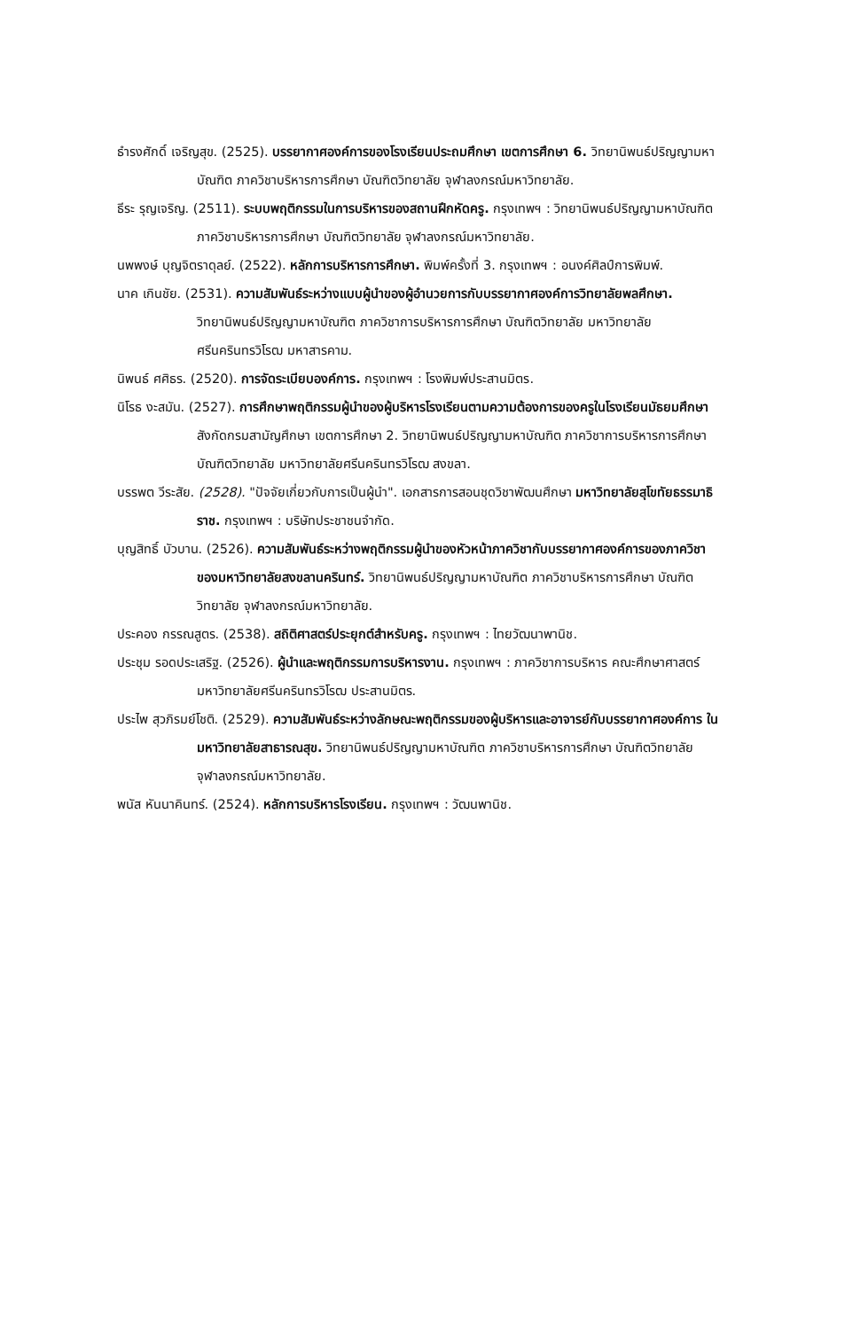ธำรงศักดิ์ เจริญสุข. (2525). บรรยากาศองค์การของโรงเรียนประถมศึกษา เขตการศึกษา 6. วิทยานิพนธ์ปริญญามหาบัณฑิต ภาควิชาบริหารการศึกษา บัณฑิตวิทยาลัย จุฬาลงกรณ์มหาวิทยาลัย.
ธีระ รุญเจริญ. (2511). ระบบพฤติกรรมในการบริหารของสถานฝึกหัดครู. กรุงเทพฯ : วิทยานิพนธ์ปริญญามหาบัณฑิต ภาควิชาบริหารการศึกษา บัณฑิตวิทยาลัย จุฬาลงกรณ์มหาวิทยาลัย.
นพพงษ์ บุญจิตราดุลย์. (2522). หลักการบริหารการศึกษา. พิมพ์ครั้งที่ 3. กรุงเทพฯ : อนงค์ศิลป์การพิมพ์.
นาค เกินชัย. (2531). ความสัมพันธ์ระหว่างแบบผู้นำของผู้อำนวยการกับบรรยากาศองค์การวิทยาลัยพลศึกษา. วิทยานิพนธ์ปริญญามหาบัณฑิต ภาควิชาการบริหารการศึกษา บัณฑิตวิทยาลัย มหาวิทยาลัยศรีนครินทรวิโรฒ มหาสารคาม.
นิพนธ์ ศศิธร. (2520). การจัดระเบียบองค์การ. กรุงเทพฯ : โรงพิมพ์ประสานมิตร.
นิโรธ งะสมัน. (2527). การศึกษาพฤติกรรมผู้นำของผู้บริหารโรงเรียนตามความต้องการของครูในโรงเรียนมัธยมศึกษา สังกัดกรมสามัญศึกษา เขตการศึกษา 2. วิทยานิพนธ์ปริญญามหาบัณฑิต ภาควิชาการบริหารการศึกษา บัณฑิตวิทยาลัย มหาวิทยาลัยศรีนครินทรวิโรฒ สงขลา.
บรรพต วีระสัย. (2528). "ปัจจัยเกี่ยวกับการเป็นผู้นำ". เอกสารการสอนชุดวิชาพัฒนศึกษา มหาวิทยาลัยสุโขทัยธรรมาธิราช. กรุงเทพฯ : บริษัทประชาชนจำกัด.
บุญสิทธิ์ บัวบาน. (2526). ความสัมพันธ์ระหว่างพฤติกรรมผู้นำของหัวหน้าภาควิชากับบรรยากาศองค์การของภาควิชา ของมหาวิทยาลัยสงขลานครินทร์. วิทยานิพนธ์ปริญญามหาบัณฑิต ภาควิชาบริหารการศึกษา บัณฑิตวิทยาลัย จุฬาลงกรณ์มหาวิทยาลัย.
ประคอง กรรณสูตร. (2538). สถิติศาสตร์ประยุกต์สำหรับครู. กรุงเทพฯ : ไทยวัฒนาพานิช.
ประชุม รอดประเสริฐ. (2526). ผู้นำและพฤติกรรมการบริหารงาน. กรุงเทพฯ : ภาควิชาการบริหาร คณะศึกษาศาสตร์ มหาวิทยาลัยศรีนครินทรวิโรฒ ประสานมิตร.
ประไพ สุวภิรมย์โชติ. (2529). ความสัมพันธ์ระหว่างลักษณะพฤติกรรมของผู้บริหารและอาจารย์กับบรรยากาศองค์การ ในมหาวิทยาลัยสาธารณสุข. วิทยานิพนธ์ปริญญามหาบัณฑิต ภาควิชาบริหารการศึกษา บัณฑิตวิทยาลัย จุฬาลงกรณ์มหาวิทยาลัย.
พนัส หันนาคินทร์. (2524). หลักการบริหารโรงเรียน. กรุงเทพฯ : วัฒนพานิช.